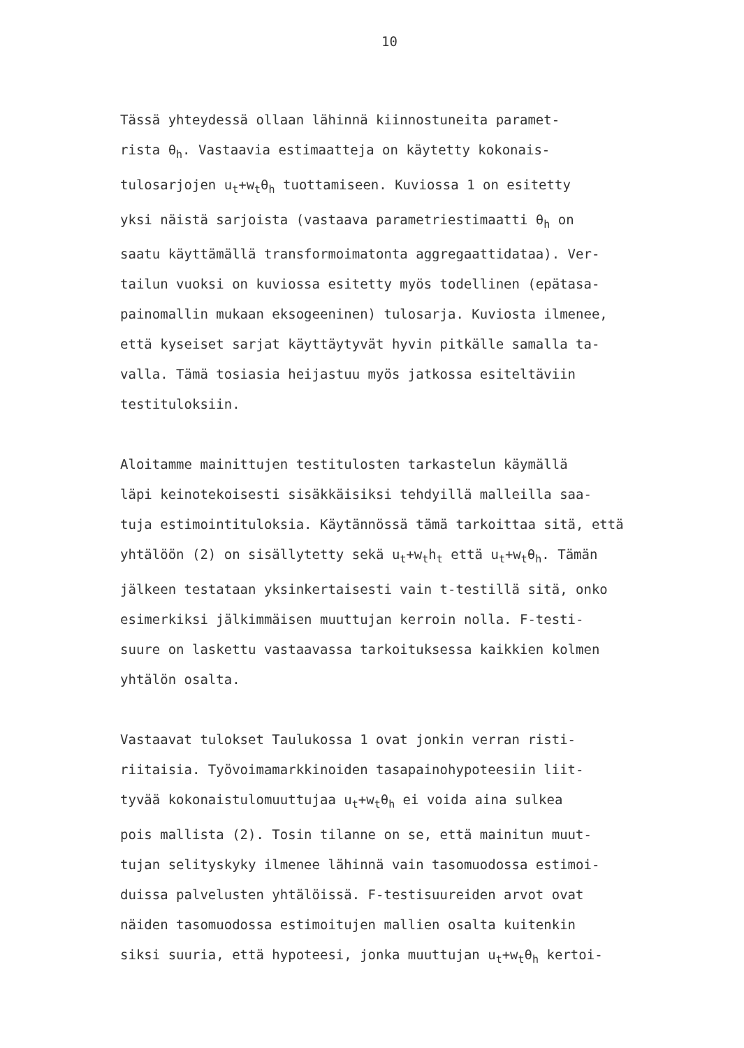10
Tässä yhteydessä ollaan lähinnä kiinnostuneita paramet-
rista θ<sub>h</sub>. Vastaavia estimaatteja on käytetty kokonais-
tulosarjojen u<sub>t</sub>+w<sub>t</sub>θ<sub>h</sub> tuottamiseen. Kuviossa 1 on esitetty
yksi näistä sarjoista (vastaava parametriestimaatti θ<sub>h</sub> on
saatu käyttämällä transformoimatonta aggregaattidataa). Ver-
tailun vuoksi on kuviossa esitetty myös todellinen (epätasa-
painomallin mukaan eksogeeninen) tulosarja. Kuviosta ilmenee,
että kyseiset sarjat käyttäytyvät hyvin pitkälle samalla ta-
valla. Tämä tosiasia heijastuu myös jatkossa esiteltäviin
testituloksiin.
Aloitamme mainittujen testitulosten tarkastelun käymällä
läpi keinotekoisesti sisäkkäisiksi tehdyillä malleilla saa-
tuja estimointituloksia. Käytännössä tämä tarkoittaa sitä, että
yhtälöön (2) on sisällytetty sekä u<sub>t</sub>+w<sub>t</sub>h<sub>t</sub> että u<sub>t</sub>+w<sub>t</sub>θ<sub>h</sub>. Tämän
jälkeen testataan yksinkertaisesti vain t-testillä sitä, onko
esimerkiksi jälkimmäisen muuttujan kerroin nolla. F-testi-
suure on laskettu vastaavassa tarkoituksessa kaikkien kolmen
yhtälön osalta.
Vastaavat tulokset Taulukossa 1 ovat jonkin verran risti-
riitaisia. Työvoimamarkkinoiden tasapainohypoteesiin liit-
tyvää kokonaistulomuuttujaa u<sub>t</sub>+w<sub>t</sub>θ<sub>h</sub> ei voida aina sulkea
pois mallista (2). Tosin tilanne on se, että mainitun muut-
tujan selityskyky ilmenee lähinnä vain tasomuodossa estimoi-
duissa palvelusten yhtälöissä. F-testisuureiden arvot ovat
näiden tasomuodossa estimoitujen mallien osalta kuitenkin
siksi suuria, että hypoteesi, jonka muuttujan u<sub>t</sub>+w<sub>t</sub>θ<sub>h</sub> kertoi-